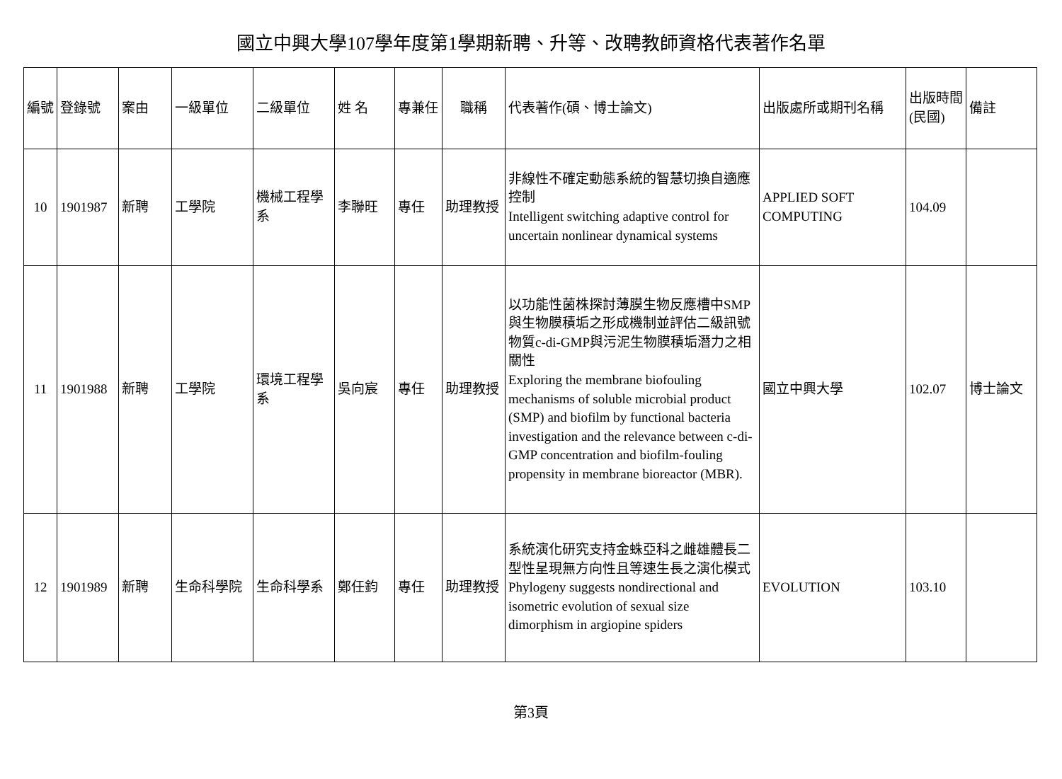國立中興大學107學年度第1學期新聘、升等、改聘教師資格代表著作名單
| 編號 | 登錄號 | 案由 | 一級單位 | 二級單位 | 姓 名 | 專兼任 | 職稱 | 代表著作(碩、博士論文) | 出版處所或期刊名稱 | 出版時間(民國) | 備註 |
| --- | --- | --- | --- | --- | --- | --- | --- | --- | --- | --- | --- |
| 10 | 1901987 | 新聘 | 工學院 | 機械工程學系 | 李聯旺 | 專任 | 助理教授 | 非線性不確定動態系統的智慧切換自適應控制 Intelligent switching adaptive control for uncertain nonlinear dynamical systems | APPLIED SOFT COMPUTING | 104.09 | |
| 11 | 1901988 | 新聘 | 工學院 | 環境工程學系 | 吳向宸 | 專任 | 助理教授 | 以功能性菌株探討薄膜生物反應槽中SMP與生物膜積垢之形成機制並評估二級訊號物質c-di-GMP與污泥生物膜積垢潛力之相關性 Exploring the membrane biofouling mechanisms of soluble microbial product (SMP) and biofilm by functional bacteria investigation and the relevance between c-di-GMP concentration and biofilm-fouling propensity in membrane bioreactor (MBR). | 國立中興大學 | 102.07 | 博士論文 |
| 12 | 1901989 | 新聘 | 生命科學院 | 生命科學系 | 鄭任鈞 | 專任 | 助理教授 | 系統演化研究支持金蛛亞科之雌雄體長二型性呈現無方向性且等速生長之演化模式 Phylogeny suggests nondirectional and isometric evolution of sexual size dimorphism in argiopine spiders | EVOLUTION | 103.10 | |
第3頁